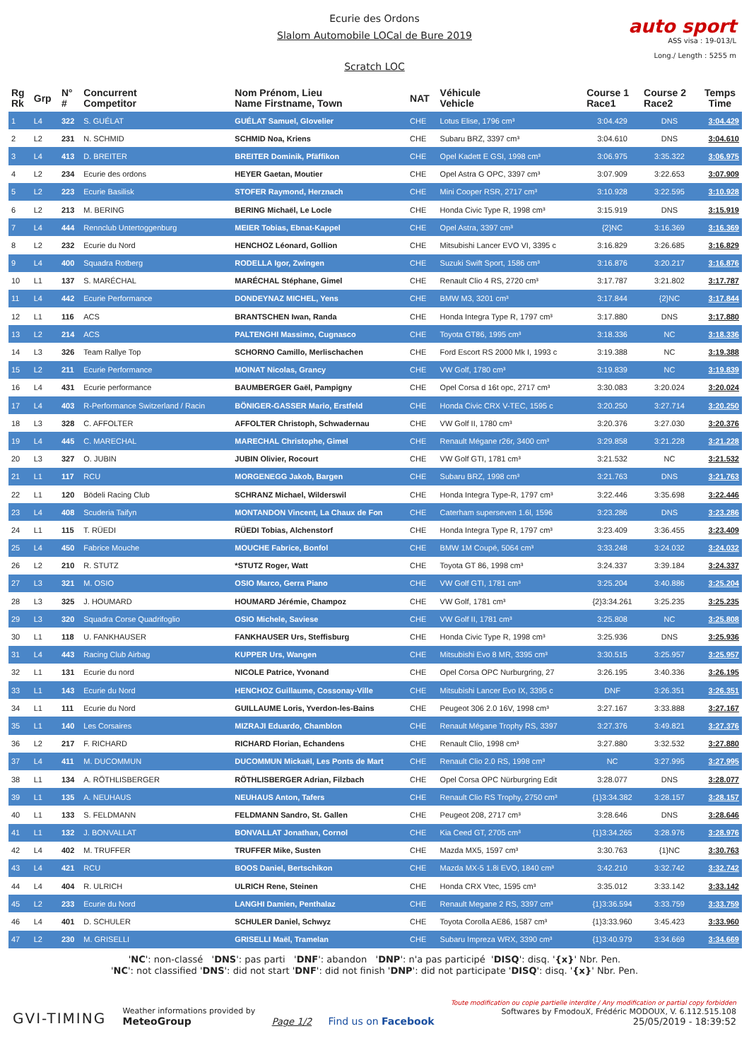Ecurie des Ordons
Slalom Automobile LOCal de Bure 2019
Scratch LOC
auto sport
ASS visa : 19-013/L
Long./ Length : 5255 m
| Rg Rk | Grp | N° # | Concurrent Competitor | Nom Prénom, Lieu Name Firstname, Town | NAT | Véhicule Vehicle | Course 1 Race1 | Course 2 Race2 | Temps Time |
| --- | --- | --- | --- | --- | --- | --- | --- | --- | --- |
| 1 | L4 | 322 | S. GUÉLAT | GUÉLAT Samuel, Glovelier | CHE | Lotus Elise, 1796 cm³ | 3:04.429 | DNS | 3:04.429 |
| 2 | L2 | 231 | N. SCHMID | SCHMID Noa, Kriens | CHE | Subaru BRZ, 3397 cm³ | 3:04.610 | DNS | 3:04.610 |
| 3 | L4 | 413 | D. BREITER | BREITER Dominik, Pfäffikon | CHE | Opel Kadett E GSI, 1998 cm³ | 3:06.975 | 3:35.322 | 3:06.975 |
| 4 | L2 | 234 | Ecurie des ordons | HEYER Gaetan, Moutier | CHE | Opel Astra G OPC, 3397 cm³ | 3:07.909 | 3:22.653 | 3:07.909 |
| 5 | L2 | 223 | Ecurie Basilisk | STOFER Raymond, Herznach | CHE | Mini Cooper RSR, 2717 cm³ | 3:10.928 | 3:22.595 | 3:10.928 |
| 6 | L2 | 213 | M. BERING | BERING Michaël, Le Locle | CHE | Honda Civic Type R, 1998 cm³ | 3:15.919 | DNS | 3:15.919 |
| 7 | L4 | 444 | Rennclub Untertoggenburg | MEIER Tobias, Ebnat-Kappel | CHE | Opel Astra, 3397 cm³ | {2}NC | 3:16.369 | 3:16.369 |
| 8 | L2 | 232 | Ecurie du Nord | HENCHOZ Léonard, Gollion | CHE | Mitsubishi Lancer EVO VI, 3395 c | 3:16.829 | 3:26.685 | 3:16.829 |
| 9 | L4 | 400 | Squadra Rotberg | RODELLA Igor, Zwingen | CHE | Suzuki Swift Sport, 1586 cm³ | 3:16.876 | 3:20.217 | 3:16.876 |
| 10 | L1 | 137 | S. MARÉCHAL | MARÉCHAL Stéphane, Gimel | CHE | Renault Clio 4 RS, 2720 cm³ | 3:17.787 | 3:21.802 | 3:17.787 |
| 11 | L4 | 442 | Ecurie Performance | DONDEYNAZ MICHEL, Yens | CHE | BMW M3, 3201 cm³ | 3:17.844 | {2}NC | 3:17.844 |
| 12 | L1 | 116 | ACS | BRANTSCHEN Iwan, Randa | CHE | Honda Integra Type R, 1797 cm³ | 3:17.880 | DNS | 3:17.880 |
| 13 | L2 | 214 | ACS | PALTENGHI Massimo, Cugnasco | CHE | Toyota GT86, 1995 cm³ | 3:18.336 | NC | 3:18.336 |
| 14 | L3 | 326 | Team Rallye Top | SCHORNO Camillo, Merlischachen | CHE | Ford Escort RS 2000 Mk I, 1993 c | 3:19.388 | NC | 3:19.388 |
| 15 | L2 | 211 | Ecurie Performance | MOINAT Nicolas, Grancy | CHE | VW Golf, 1780 cm³ | 3:19.839 | NC | 3:19.839 |
| 16 | L4 | 431 | Ecurie performance | BAUMBERGER Gaël, Pampigny | CHE | Opel Corsa d 16t opc, 2717 cm³ | 3:30.083 | 3:20.024 | 3:20.024 |
| 17 | L4 | 403 | R-Performance Switzerland / Racin | BÖNIGER-GASSER Mario, Erstfeld | CHE | Honda Civic CRX V-TEC, 1595 c | 3:20.250 | 3:27.714 | 3:20.250 |
| 18 | L3 | 328 | C. AFFOLTER | AFFOLTER Christoph, Schwadernau | CHE | VW Golf II, 1780 cm³ | 3:20.376 | 3:27.030 | 3:20.376 |
| 19 | L4 | 445 | C. MARECHAL | MARECHAL Christophe, Gimel | CHE | Renault Mégane r26r, 3400 cm³ | 3:29.858 | 3:21.228 | 3:21.228 |
| 20 | L3 | 327 | O. JUBIN | JUBIN Olivier, Rocourt | CHE | VW Golf GTI, 1781 cm³ | 3:21.532 | NC | 3:21.532 |
| 21 | L1 | 117 | RCU | MORGENEGG Jakob, Bargen | CHE | Subaru BRZ, 1998 cm³ | 3:21.763 | DNS | 3:21.763 |
| 22 | L1 | 120 | Bödeli Racing Club | SCHRANZ Michael, Wilderswil | CHE | Honda Integra Type-R, 1797 cm³ | 3:22.446 | 3:35.698 | 3:22.446 |
| 23 | L4 | 408 | Scuderia Taifyn | MONTANDON Vincent, La Chaux de Fon | CHE | Caterham superseven 1.6l, 1596 | 3:23.286 | DNS | 3:23.286 |
| 24 | L1 | 115 | T. RÜEDI | RÜEDI Tobias, Alchenstorf | CHE | Honda Integra Type R, 1797 cm³ | 3:23.409 | 3:36.455 | 3:23.409 |
| 25 | L4 | 450 | Fabrice Mouche | MOUCHE Fabrice, Bonfol | CHE | BMW 1M Coupé, 5064 cm³ | 3:33.248 | 3:24.032 | 3:24.032 |
| 26 | L2 | 210 | R. STUTZ | *STUTZ Roger, Watt | CHE | Toyota GT 86, 1998 cm³ | 3:24.337 | 3:39.184 | 3:24.337 |
| 27 | L3 | 321 | M. OSIO | OSIO Marco, Gerra Piano | CHE | VW Golf GTI, 1781 cm³ | 3:25.204 | 3:40.886 | 3:25.204 |
| 28 | L3 | 325 | J. HOUMARD | HOUMARD Jérémie, Champoz | CHE | VW Golf, 1781 cm³ | {2}3:34.261 | 3:25.235 | 3:25.235 |
| 29 | L3 | 320 | Squadra Corse Quadrifoglio | OSIO Michele, Saviese | CHE | VW Golf II, 1781 cm³ | 3:25.808 | NC | 3:25.808 |
| 30 | L1 | 118 | U. FANKHAUSER | FANKHAUSER Urs, Steffisburg | CHE | Honda Civic Type R, 1998 cm³ | 3:25.936 | DNS | 3:25.936 |
| 31 | L4 | 443 | Racing Club Airbag | KUPPER Urs, Wangen | CHE | Mitsubishi Evo 8 MR, 3395 cm³ | 3:30.515 | 3:25.957 | 3:25.957 |
| 32 | L1 | 131 | Ecurie du nord | NICOLE Patrice, Yvonand | CHE | Opel Corsa OPC Nurburgring, 27 | 3:26.195 | 3:40.336 | 3:26.195 |
| 33 | L1 | 143 | Ecurie du Nord | HENCHOZ Guillaume, Cossonay-Ville | CHE | Mitsubishi Lancer Evo IX, 3395 c | DNF | 3:26.351 | 3:26.351 |
| 34 | L1 | 111 | Ecurie du Nord | GUILLAUME Loris, Yverdon-les-Bains | CHE | Peugeot 306 2.0 16V, 1998 cm³ | 3:27.167 | 3:33.888 | 3:27.167 |
| 35 | L1 | 140 | Les Corsaires | MIZRAJI Eduardo, Chamblon | CHE | Renault Mégane Trophy RS, 3397 | 3:27.376 | 3:49.821 | 3:27.376 |
| 36 | L2 | 217 | F. RICHARD | RICHARD Florian, Echandens | CHE | Renault Clio, 1998 cm³ | 3:27.880 | 3:32.532 | 3:27.880 |
| 37 | L4 | 411 | M. DUCOMMUN | DUCOMMUN Mickaël, Les Ponts de Mart | CHE | Renault Clio 2.0 RS, 1998 cm³ | NC | 3:27.995 | 3:27.995 |
| 38 | L1 | 134 | A. RÖTHLISBERGER | RÖTHLISBERGER Adrian, Filzbach | CHE | Opel Corsa OPC Nürburgring Edit | 3:28.077 | DNS | 3:28.077 |
| 39 | L1 | 135 | A. NEUHAUS | NEUHAUS Anton, Tafers | CHE | Renault Clio RS Trophy, 2750 cm³ | {1}3:34.382 | 3:28.157 | 3:28.157 |
| 40 | L1 | 133 | S. FELDMANN | FELDMANN Sandro, St. Gallen | CHE | Peugeot 208, 2717 cm³ | 3:28.646 | DNS | 3:28.646 |
| 41 | L1 | 132 | J. BONVALLAT | BONVALLAT Jonathan, Cornol | CHE | Kia Ceed GT, 2705 cm³ | {1}3:34.265 | 3:28.976 | 3:28.976 |
| 42 | L4 | 402 | M. TRUFFER | TRUFFER Mike, Susten | CHE | Mazda MX5, 1597 cm³ | 3:30.763 | {1}NC | 3:30.763 |
| 43 | L4 | 421 | RCU | BOOS Daniel, Bertschikon | CHE | Mazda MX-5 1.8i EVO, 1840 cm³ | 3:42.210 | 3:32.742 | 3:32.742 |
| 44 | L4 | 404 | R. ULRICH | ULRICH Rene, Steinen | CHE | Honda CRX Vtec, 1595 cm³ | 3:35.012 | 3:33.142 | 3:33.142 |
| 45 | L2 | 233 | Ecurie du Nord | LANGHI Damien, Penthalaz | CHE | Renault Megane 2 RS, 3397 cm³ | {1}3:36.594 | 3:33.759 | 3:33.759 |
| 46 | L4 | 401 | D. SCHULER | SCHULER Daniel, Schwyz | CHE | Toyota Corolla AE86, 1587 cm³ | {1}3:33.960 | 3:45.423 | 3:33.960 |
| 47 | L2 | 230 | M. GRISELLI | GRISELLI Maël, Tramelan | CHE | Subaru Impreza WRX, 3390 cm³ | {1}3:40.979 | 3:34.669 | 3:34.669 |
'NC': non-classé 'DNS': pas parti 'DNF': abandon 'DNP': n'a pas participé 'DISQ': disq. '{x}' Nbr. Pen.
'NC': not classified 'DNS': did not start 'DNF': did not finish 'DNP': did not participate 'DISQ': disq. '{x}' Nbr. Pen.
GVI-TIMING
Weather informations provided by
MeteoGroup
Page 1/2
Find us on Facebook
Toute modification ou copie partielle interdite / Any modification or partial copy forbidden
Softwares by FmodouX, Frédéric MODOUX, V. 6.112.515.108
25/05/2019 - 18:39:52